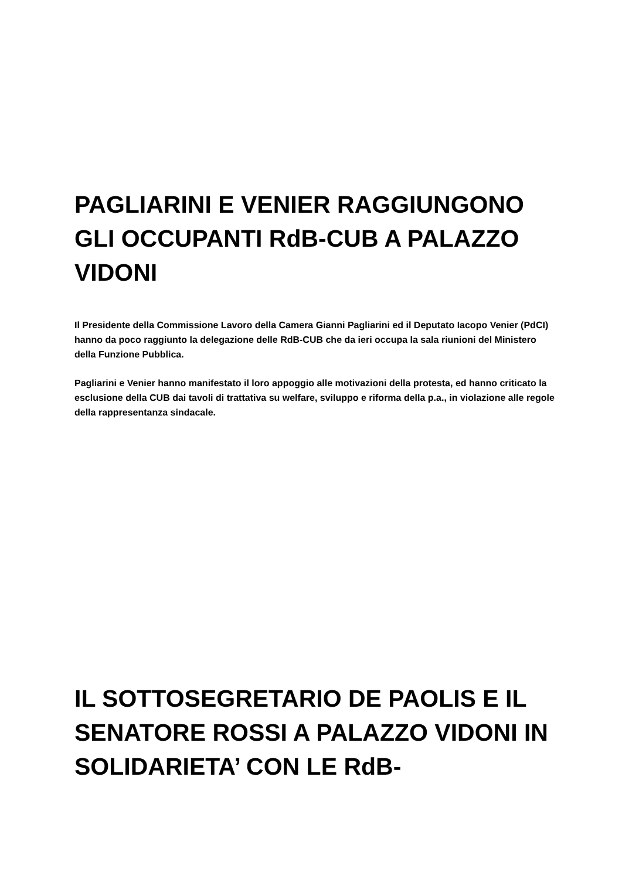PAGLIARINI E VENIER RAGGIUNGONO GLI OCCUPANTI RdB-CUB A PALAZZO VIDONI
Il Presidente della Commissione Lavoro della Camera Gianni Pagliarini ed il Deputato Iacopo Venier (PdCI) hanno da poco raggiunto la delegazione delle RdB-CUB che da ieri occupa la sala riunioni del Ministero della Funzione Pubblica.
Pagliarini e Venier hanno manifestato il loro appoggio alle motivazioni della protesta, ed hanno criticato la esclusione della CUB dai tavoli di trattativa su welfare, sviluppo e riforma della p.a., in violazione alle regole della rappresentanza sindacale.
IL SOTTOSEGRETARIO DE PAOLIS E IL SENATORE ROSSI A PALAZZO VIDONI IN SOLIDARIETA’ CON LE RdB-